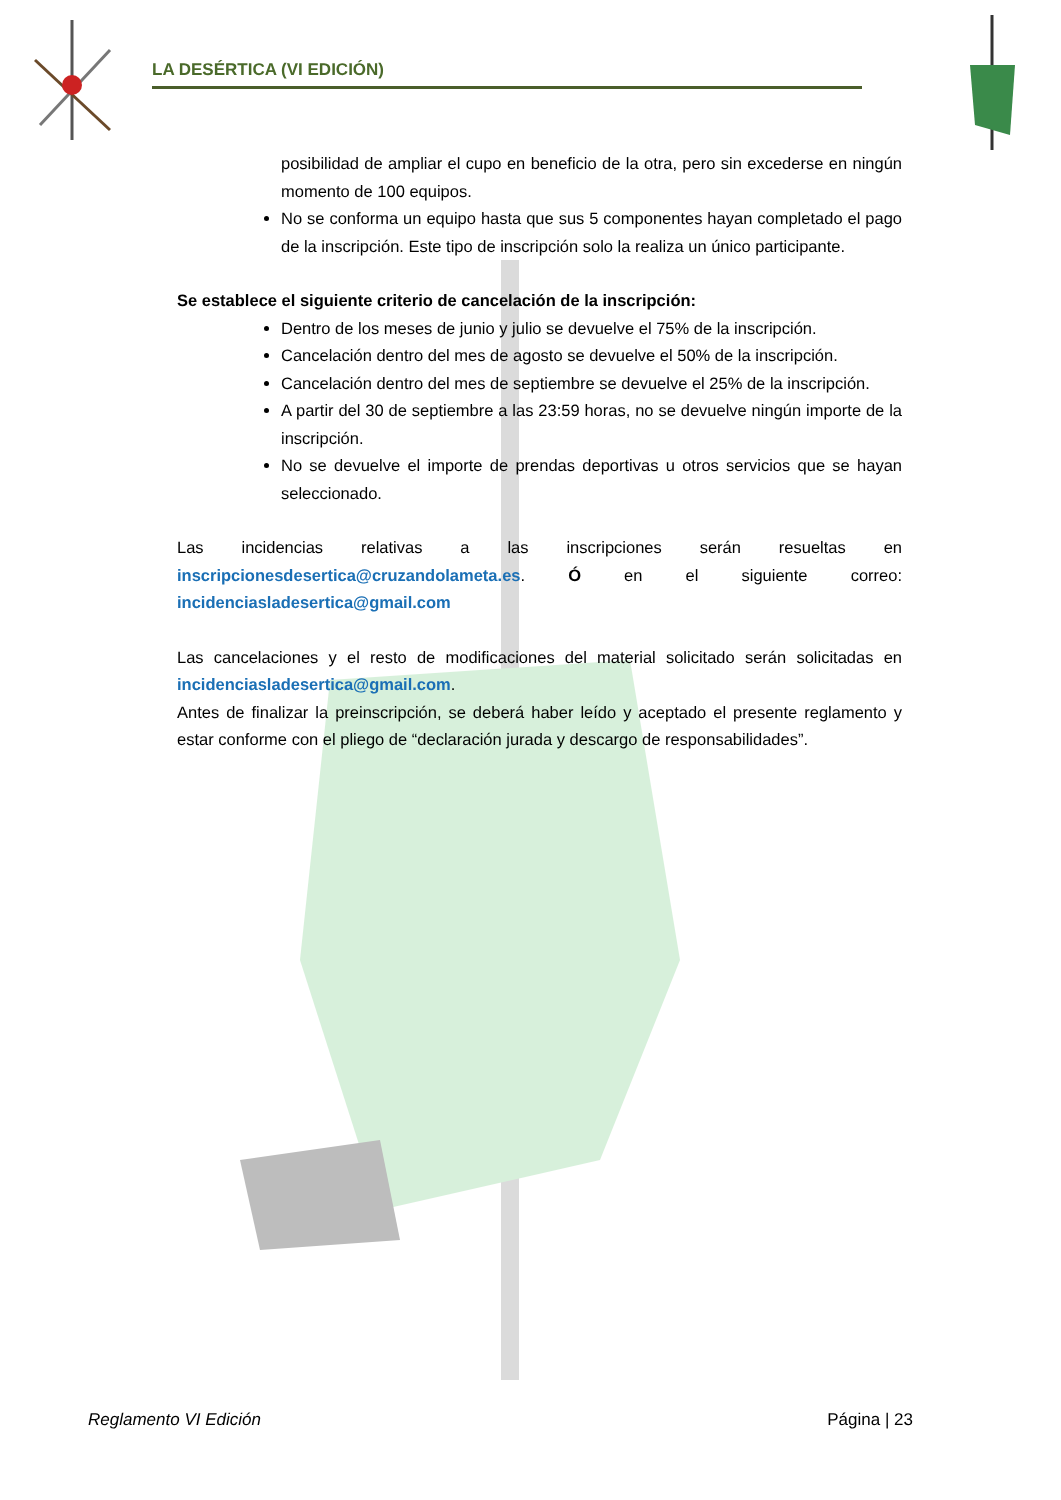LA DESÉRTICA (VI EDICIÓN)
posibilidad de ampliar el cupo en beneficio de la otra, pero sin excederse en ningún momento de 100 equipos.
No se conforma un equipo hasta que sus 5 componentes hayan completado el pago de la inscripción. Este tipo de inscripción solo la realiza un único participante.
Se establece el siguiente criterio de cancelación de la inscripción:
Dentro de los meses de junio y julio se devuelve el 75% de la inscripción.
Cancelación dentro del mes de agosto se devuelve el 50% de la inscripción.
Cancelación dentro del mes de septiembre se devuelve el 25% de la inscripción.
A partir del 30 de septiembre a las 23:59 horas, no se devuelve ningún importe de la inscripción.
No se devuelve el importe de prendas deportivas u otros servicios que se hayan seleccionado.
Las incidencias relativas a las inscripciones serán resueltas en inscripcionesdesertica@cruzandolameta.es. Ó en el siguiente correo: incidenciasladesertica@gmail.com
Las cancelaciones y el resto de modificaciones del material solicitado serán solicitadas en incidenciasladesertica@gmail.com.
Antes de finalizar la preinscripción, se deberá haber leído y aceptado el presente reglamento y estar conforme con el pliego de “declaración jurada y descargo de responsabilidades”.
Reglamento VI Edición Página | 23